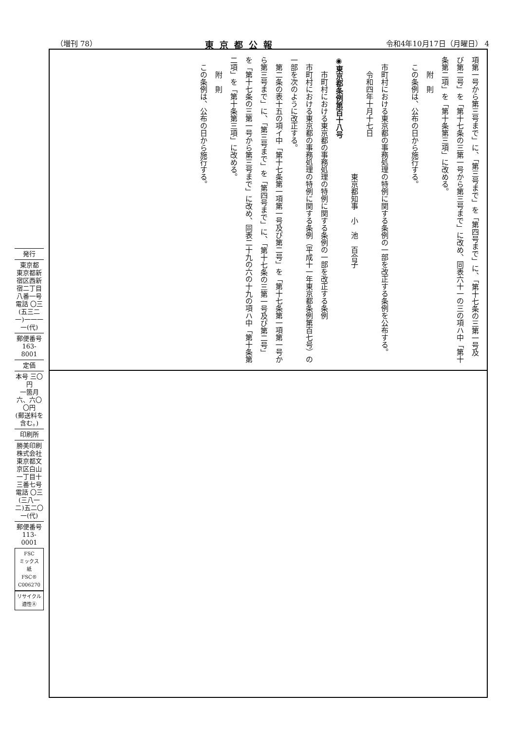（増刊 78） 東京都公報 令和4年10月17日（月曜日） 4
項第一号から第三号まで」に、「第三号まで」を「第四号まで」に、「第十七条の三第一号及び第二号」を「第十七条の三第一号から第三号まで」に改め、同表六十一の三の項ハ中「第十条第二項」を「第十条第三項」に改める。
　　附　則
　この条例は、公布の日から施行する。
　
　市町村における東京都の事務処理の特例に関する条例の一部を改正する条例を公布する。
　　令和四年十月十七日
　　　　　　　　　　　　　　　　東京都知事　小　池　百合子
◉東京都条例第百十八号
　　市町村における東京都の事務処理の特例に関する条例の一部を改正する条例
　市町村における東京都の事務処理の特例に関する条例（平成十一年東京都条例第百七号）の一部を次のように改正する。
　第二条の表十五の項イ中「第十七条第一項第一号及び第二号」を「第十七条第一項第一号から第三号まで」に、「第三号まで」を「第四号まで」に、「第十七条の三第一号及び第二号」を「第十七条の三第一号から第三号まで」に改め、同表二十九の六の十九の項ハ中「第十条第二項」を「第十条第三項」に改める。
　　附　則
　この条例は、公布の日から施行する。
発行
東京都
東京都新宿区西新宿二丁目八番一号
電話 〇三(五三二一)一一一一(代)
郵便番号
163-8001
定価
本号 三〇円
一箇月 六、六〇〇円
(郵送料を含む。)
印刷所
勝美印刷株式会社
東京都文京区白山一丁目十三番七号
電話 〇三(三八一二)五二〇一(代)
郵便番号
113-0001
FSC
ミックス
紙
FSC® C006270
リサイクル適性Ⓐ